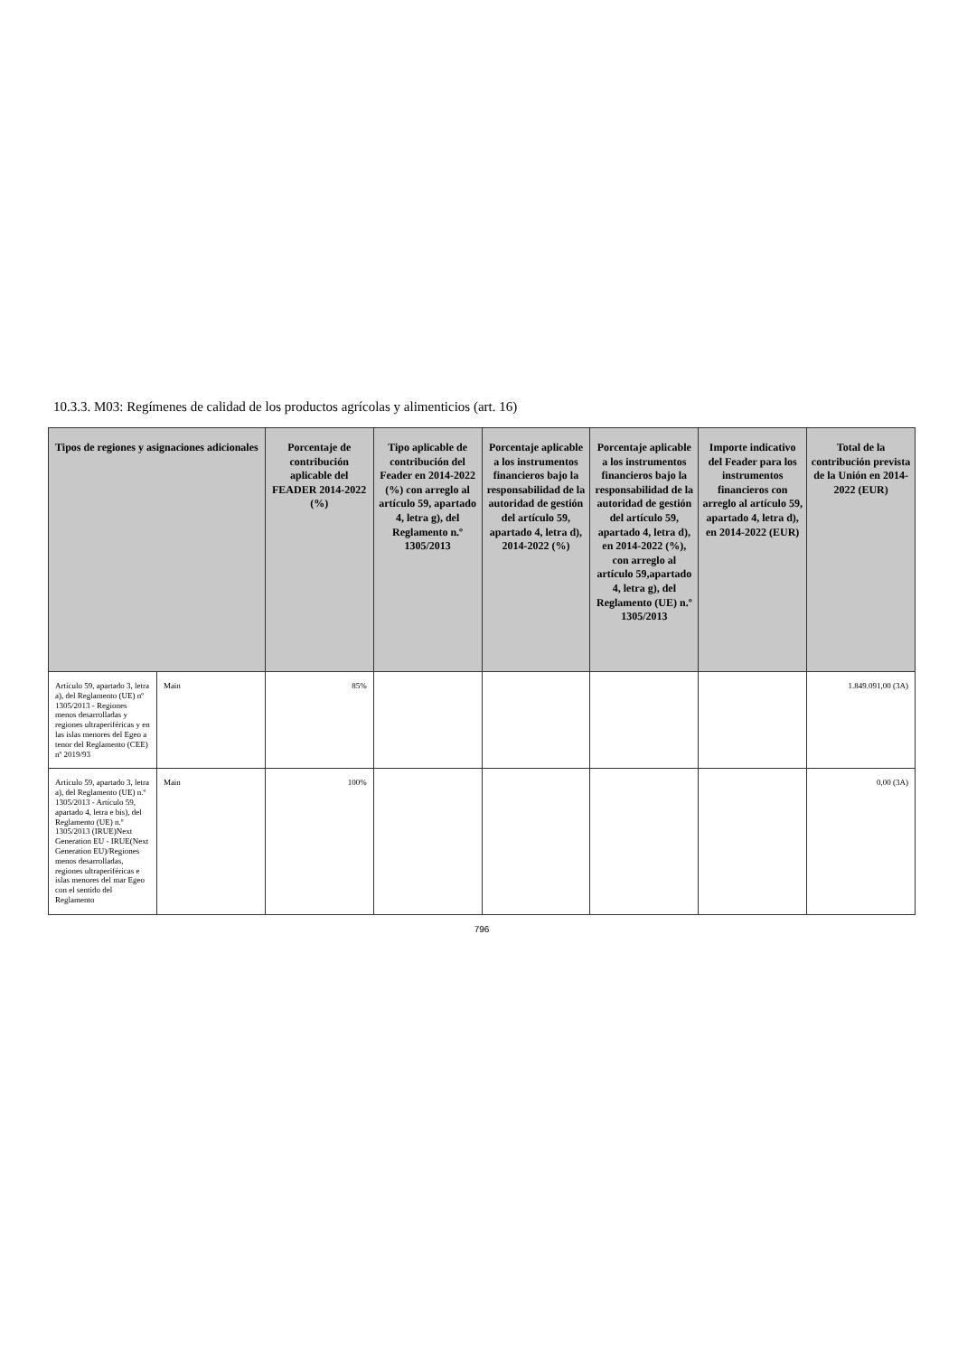10.3.3. M03: Regímenes de calidad de los productos agrícolas y alimenticios (art. 16)
| Tipos de regiones y asignaciones adicionales | | Porcentaje de contribución aplicable del FEADER 2014-2022 (%) | Tipo aplicable de contribución del Feader en 2014-2022 (%) con arreglo al artículo 59, apartado 4, letra g), del Reglamento n.º 1305/2013 | Porcentaje aplicable a los instrumentos financieros bajo la responsabilidad de la autoridad de gestión del artículo 59, apartado 4, letra d), 2014-2022 (%) | Porcentaje aplicable a los instrumentos financieros bajo la responsabilidad de la autoridad de gestión del artículo 59, apartado 4, letra d), en 2014-2022 (%), con arreglo al artículo 59,apartado 4, letra g), del Reglamento (UE) n.º 1305/2013 | Importe indicativo del Feader para los instrumentos financieros con arreglo al artículo 59, apartado 4, letra d), en 2014-2022 (EUR) | Total de la contribución prevista de la Unión en 2014-2022 (EUR) |
| --- | --- | --- | --- | --- | --- | --- | --- |
| Artículo 59, apartado 3, letra a), del Reglamento (UE) nº 1305/2013 - Regiones menos desarrolladas y regiones ultraperiféricas y en las islas menores del Egeo a tenor del Reglamento (CEE) nº 2019/93 | Main | 85% | | | | | 1.849.091,00 (3A) |
| Artículo 59, apartado 3, letra a), del Reglamento (UE) n.º 1305/2013 - Artículo 59, apartado 4, letra e bis), del Reglamento (UE) n.º 1305/2013 (IRUE)Next Generation EU - IRUE(Next Generation EU)/Regiones menos desarrolladas, regiones ultraperiféricas e islas menores del mar Egeo con el sentido del Reglamento | Main | 100% | | | | | 0,00 (3A) |
796